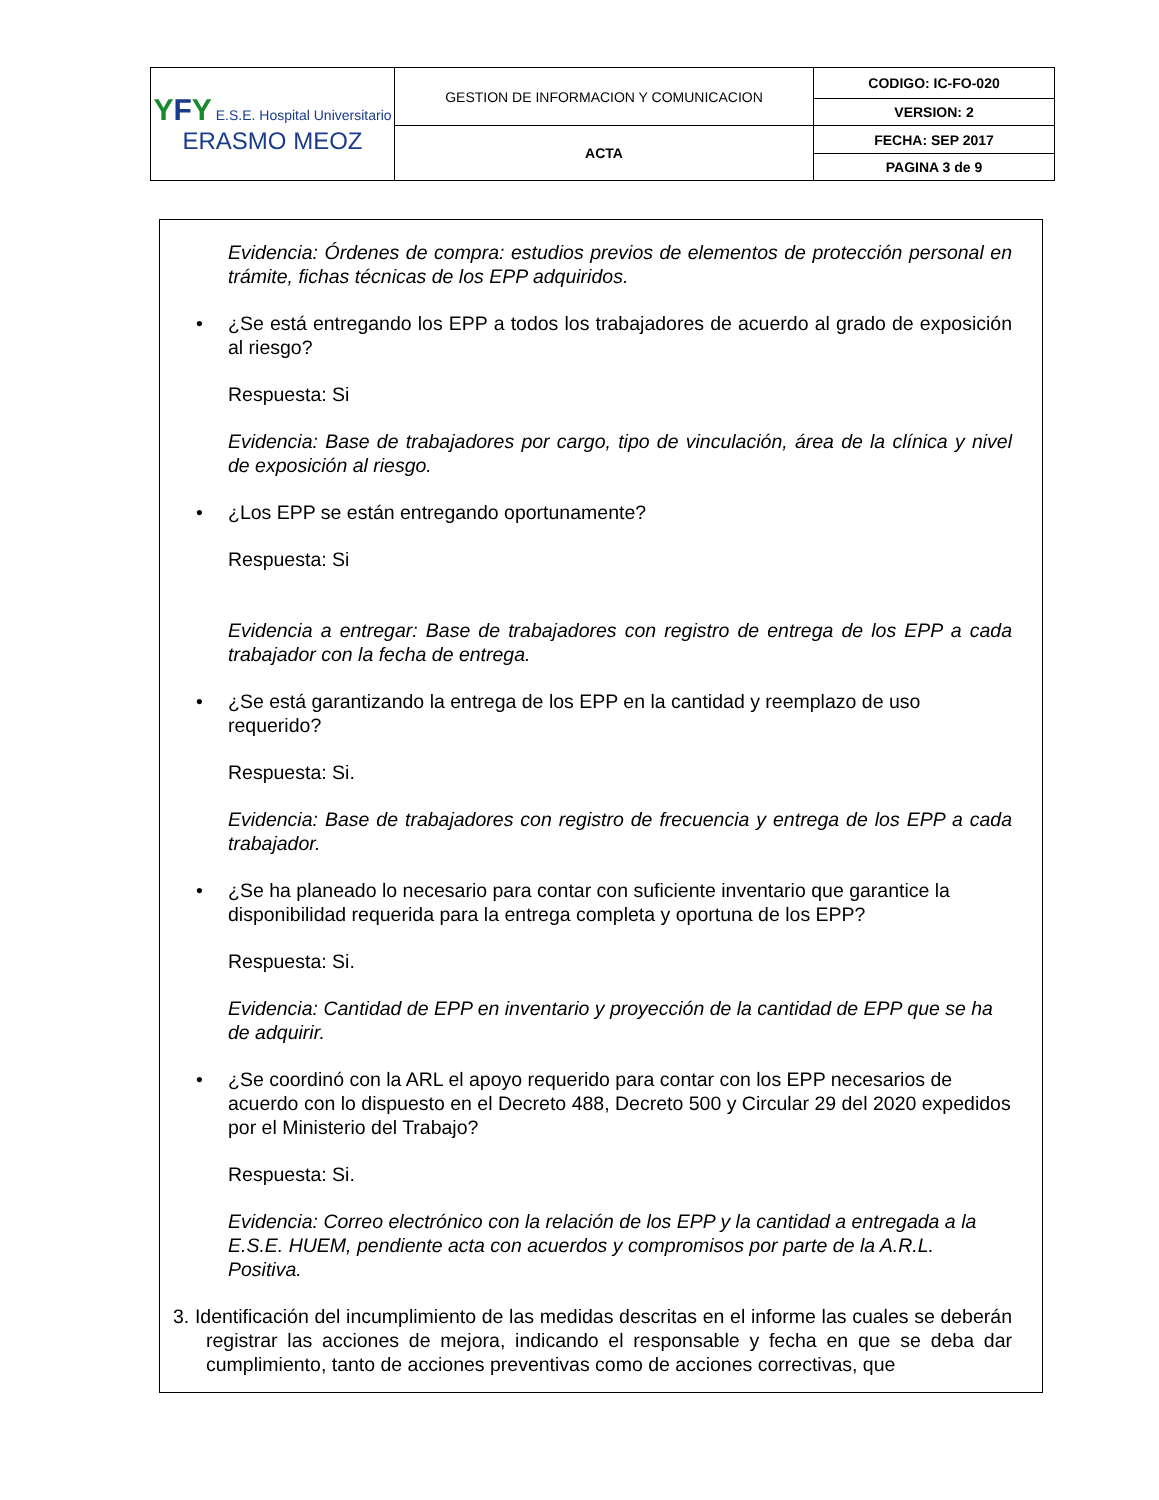| Y F Y E.S.E. Hospital Universitario ERASMO MEOZ | GESTION DE INFORMACION Y COMUNICACION | CODIGO: IC-FO-020 |
| | | VERSION: 2 |
| | ACTA | FECHA: SEP 2017 |
| | | PAGINA 3 de 9 |
Evidencia: Órdenes de compra: estudios previos de elementos de protección personal en trámite, fichas técnicas de los EPP adquiridos.
• ¿Se está entregando los EPP a todos los trabajadores de acuerdo al grado de exposición al riesgo?
Respuesta: Si
Evidencia: Base de trabajadores por cargo, tipo de vinculación, área de la clínica y nivel de exposición al riesgo.
• ¿Los EPP se están entregando oportunamente?
Respuesta: Si
Evidencia a entregar: Base de trabajadores con registro de entrega de los EPP a cada trabajador con la fecha de entrega.
• ¿Se está garantizando la entrega de los EPP en la cantidad y reemplazo de uso requerido?
Respuesta: Si.
Evidencia: Base de trabajadores con registro de frecuencia y entrega de los EPP a cada trabajador.
• ¿Se ha planeado lo necesario para contar con suficiente inventario que garantice la disponibilidad requerida para la entrega completa y oportuna de los EPP?
Respuesta: Si.
Evidencia: Cantidad de EPP en inventario y proyección de la cantidad de EPP que se ha de adquirir.
• ¿Se coordinó con la ARL el apoyo requerido para contar con los EPP necesarios de acuerdo con lo dispuesto en el Decreto 488, Decreto 500 y Circular 29 del 2020 expedidos por el Ministerio del Trabajo?
Respuesta: Si.
Evidencia: Correo electrónico con la relación de los EPP y la cantidad a entregada a la E.S.E. HUEM, pendiente acta con acuerdos y compromisos por parte de la A.R.L. Positiva.
3. Identificación del incumplimiento de las medidas descritas en el informe las cuales se deberán registrar las acciones de mejora, indicando el responsable y fecha en que se deba dar cumplimiento, tanto de acciones preventivas como de acciones correctivas, que